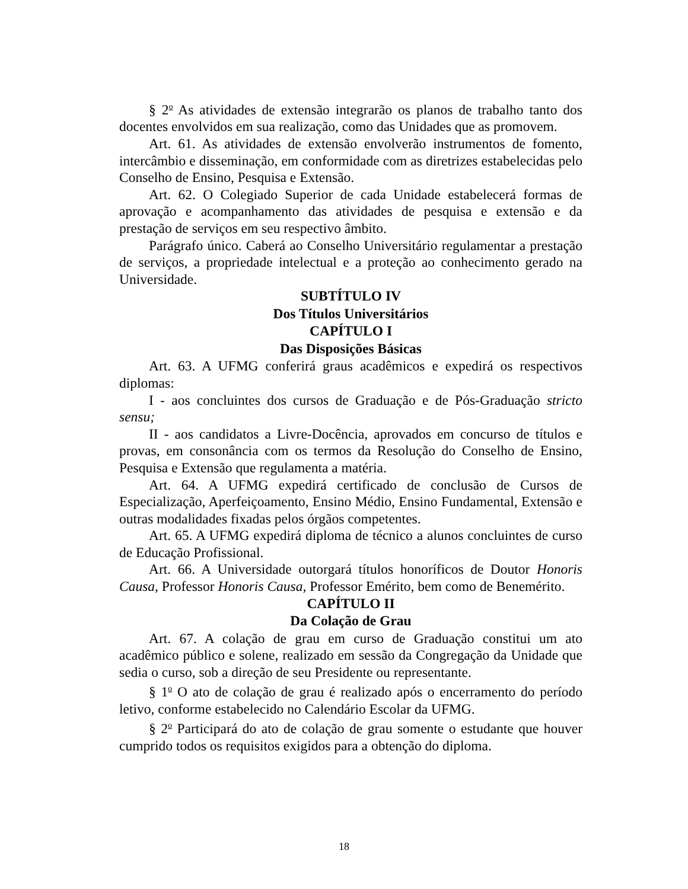§ 2<sup>o</sup> As atividades de extensão integrarão os planos de trabalho tanto dos docentes envolvidos em sua realização, como das Unidades que as promovem.
Art. 61. As atividades de extensão envolverão instrumentos de fomento, intercâmbio e disseminação, em conformidade com as diretrizes estabelecidas pelo Conselho de Ensino, Pesquisa e Extensão.
Art. 62. O Colegiado Superior de cada Unidade estabelecerá formas de aprovação e acompanhamento das atividades de pesquisa e extensão e da prestação de serviços em seu respectivo âmbito.
Parágrafo único. Caberá ao Conselho Universitário regulamentar a prestação de serviços, a propriedade intelectual e a proteção ao conhecimento gerado na Universidade.
SUBTÍTULO IV
Dos Títulos Universitários
CAPÍTULO I
Das Disposições Básicas
Art. 63. A UFMG conferirá graus acadêmicos e expedirá os respectivos diplomas:
I - aos concluintes dos cursos de Graduação e de Pós-Graduação stricto sensu;
II - aos candidatos a Livre-Docência, aprovados em concurso de títulos e provas, em consonância com os termos da Resolução do Conselho de Ensino, Pesquisa e Extensão que regulamenta a matéria.
Art. 64. A UFMG expedirá certificado de conclusão de Cursos de Especialização, Aperfeiçoamento, Ensino Médio, Ensino Fundamental, Extensão e outras modalidades fixadas pelos órgãos competentes.
Art. 65. A UFMG expedirá diploma de técnico a alunos concluintes de curso de Educação Profissional.
Art. 66. A Universidade outorgará títulos honoríficos de Doutor Honoris Causa, Professor Honoris Causa, Professor Emérito, bem como de Benemérito.
CAPÍTULO II
Da Colação de Grau
Art. 67. A colação de grau em curso de Graduação constitui um ato acadêmico público e solene, realizado em sessão da Congregação da Unidade que sedia o curso, sob a direção de seu Presidente ou representante.
§ 1<sup>o</sup> O ato de colação de grau é realizado após o encerramento do período letivo, conforme estabelecido no Calendário Escolar da UFMG.
§ 2<sup>o</sup> Participará do ato de colação de grau somente o estudante que houver cumprido todos os requisitos exigidos para a obtenção do diploma.
18